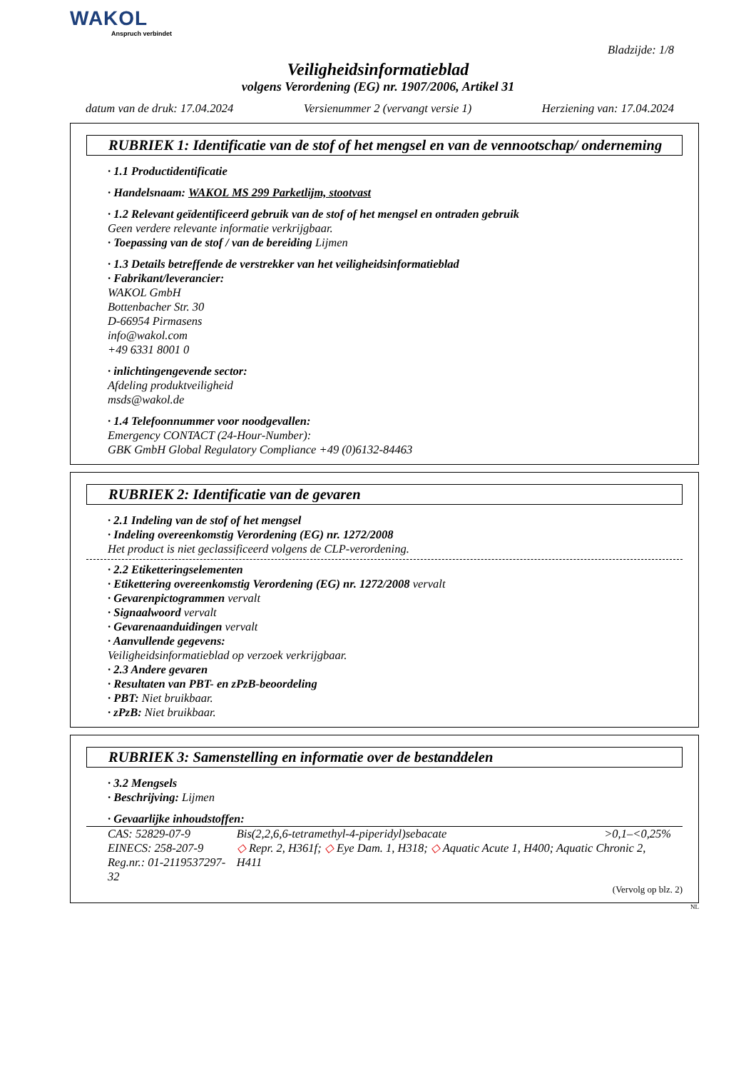WAKOL
Anspruch verbindet
Bladzijde: 1/8
Veiligheidsinformatieblad
volgens Verordening (EG) nr. 1907/2006, Artikel 31
datum van de druk: 17.04.2024 Versienummer 2 (vervangt versie 1) Herziening van: 17.04.2024
RUBRIEK 1: Identificatie van de stof of het mengsel en van de vennootschap/ onderneming
· 1.1 Productidentificatie
· Handelsnaam: WAKOL MS 299 Parketlijm, stootvast
· 1.2 Relevant geïdentificeerd gebruik van de stof of het mengsel en ontraden gebruik
Geen verdere relevante informatie verkrijgbaar.
· Toepassing van de stof / van de bereiding Lijmen
· 1.3 Details betreffende de verstrekker van het veiligheidsinformatieblad
· Fabrikant/leverancier:
WAKOL GmbH
Bottenbacher Str. 30
D-66954 Pirmasens
info@wakol.com
+49 6331 8001 0
· inlichtingengevende sector:
Afdeling produktveiligheid
msds@wakol.de
· 1.4 Telefoonnummer voor noodgevallen:
Emergency CONTACT (24-Hour-Number):
GBK GmbH Global Regulatory Compliance +49 (0)6132-84463
RUBRIEK 2: Identificatie van de gevaren
· 2.1 Indeling van de stof of het mengsel
· Indeling overeenkomstig Verordening (EG) nr. 1272/2008
Het product is niet geclassificeerd volgens de CLP-verordening.
· 2.2 Etiketteringselementen
· Etikettering overeenkomstig Verordening (EG) nr. 1272/2008 vervalt
· Gevarenpictogrammen vervalt
· Signaalwoord vervalt
· Gevarenaanduidingen vervalt
· Aanvullende gegevens:
Veiligheidsinformatieblad op verzoek verkrijgbaar.
· 2.3 Andere gevaren
· Resultaten van PBT- en zPzB-beoordeling
· PBT: Niet bruikbaar.
· zPzB: Niet bruikbaar.
RUBRIEK 3: Samenstelling en informatie over de bestanddelen
· 3.2 Mengsels
· Beschrijving: Lijmen
· Gevaarlijke inhoudstoffen:
| CAS: 52829-07-9 | Bis(2,2,6,6-tetramethyl-4-piperidyl)sebacate | >0,1–<0,25% |
| EINECS: 258-207-9 | ◇ Repr. 2, H361f; ◇ Eye Dam. 1, H318; ◇ Aquatic Acute 1, H400; Aquatic Chronic 2, H411 | |
| Reg.nr.: 01-2119537297-32 | | |
(Vervolg op blz. 2)
NL